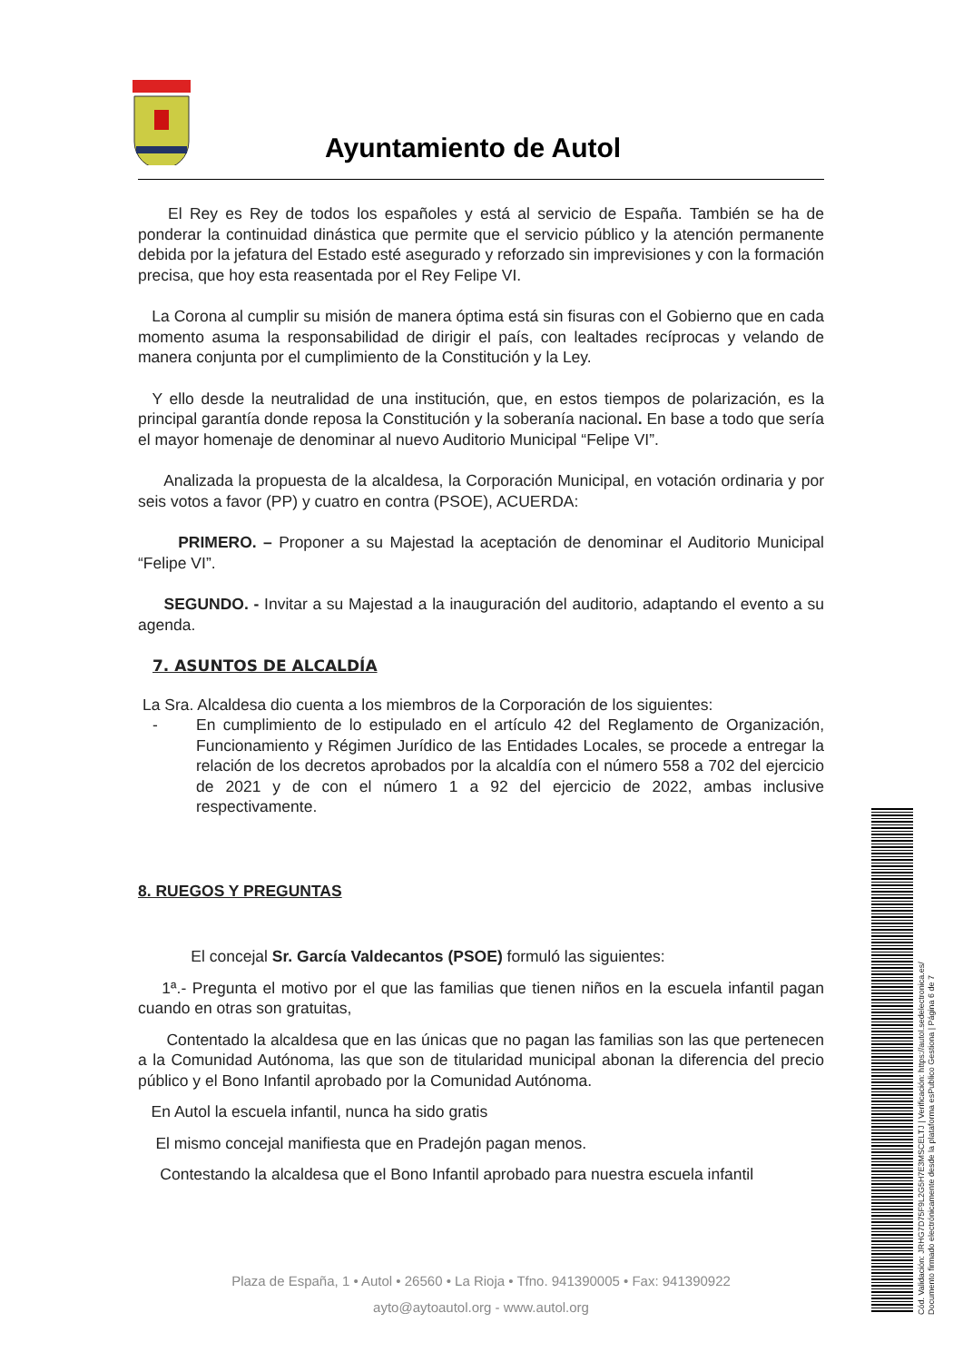Ayuntamiento de Autol
El Rey es Rey de todos los españoles y está al servicio de España. También se ha de ponderar la continuidad dinástica que permite que el servicio público y la atención permanente debida por la jefatura del Estado esté asegurado y reforzado sin imprevisiones y con la formación precisa, que hoy esta reasentada por el Rey Felipe VI.
La Corona al cumplir su misión de manera óptima está sin fisuras con el Gobierno que en cada momento asuma la responsabilidad de dirigir el país, con lealtades recíprocas y velando de manera conjunta por el cumplimiento de la Constitución y la Ley.
Y ello desde la neutralidad de una institución, que, en estos tiempos de polarización, es la principal garantía donde reposa la Constitución y la soberanía nacional. En base a todo que sería el mayor homenaje de denominar al nuevo Auditorio Municipal “Felipe VI”.
Analizada la propuesta de la alcaldesa, la Corporación Municipal, en votación ordinaria y por seis votos a favor (PP) y cuatro en contra (PSOE), ACUERDA:
PRIMERO. – Proponer a su Majestad la aceptación de denominar el Auditorio Municipal “Felipe VI”.
SEGUNDO. - Invitar a su Majestad a la inauguración del auditorio, adaptando el evento a su agenda.
7. ASUNTOS DE ALCALDÍA
La Sra. Alcaldesa dio cuenta a los miembros de la Corporación de los siguientes:
- En cumplimiento de lo estipulado en el artículo 42 del Reglamento de Organización, Funcionamiento y Régimen Jurídico de las Entidades Locales, se procede a entregar la relación de los decretos aprobados por la alcaldía con el número 558 a 702 del ejercicio de 2021 y de con el número 1 a 92 del ejercicio de 2022, ambas inclusive respectivamente.
8. RUEGOS Y PREGUNTAS
El concejal Sr. García Valdecantos (PSOE) formuló las siguientes:
1ª.- Pregunta el motivo por el que las familias que tienen niños en la escuela infantil pagan cuando en otras son gratuitas,
Contentado la alcaldesa que en las únicas que no pagan las familias son las que pertenecen a la Comunidad Autónoma, las que son de titularidad municipal abonan la diferencia del precio público y el Bono Infantil aprobado por la Comunidad Autónoma.
En Autol la escuela infantil, nunca ha sido gratis
El mismo concejal manifiesta que en Pradejón pagan menos.
Contestando la alcaldesa que el Bono Infantil aprobado para nuestra escuela infantil
Plaza de España, 1 • Autol • 26560 • La Rioja • Tfno. 941390005 • Fax: 941390922
ayto@aytoautol.org - www.autol.org
Cód. Validación: JRHG7D75F9L2G5H7E3MSCELTJ | Verificación: https://autol.sedelectronica.es/
Documento firmado electrónicamente desde la plataforma esPublico Gestiona | Página 6 de 7